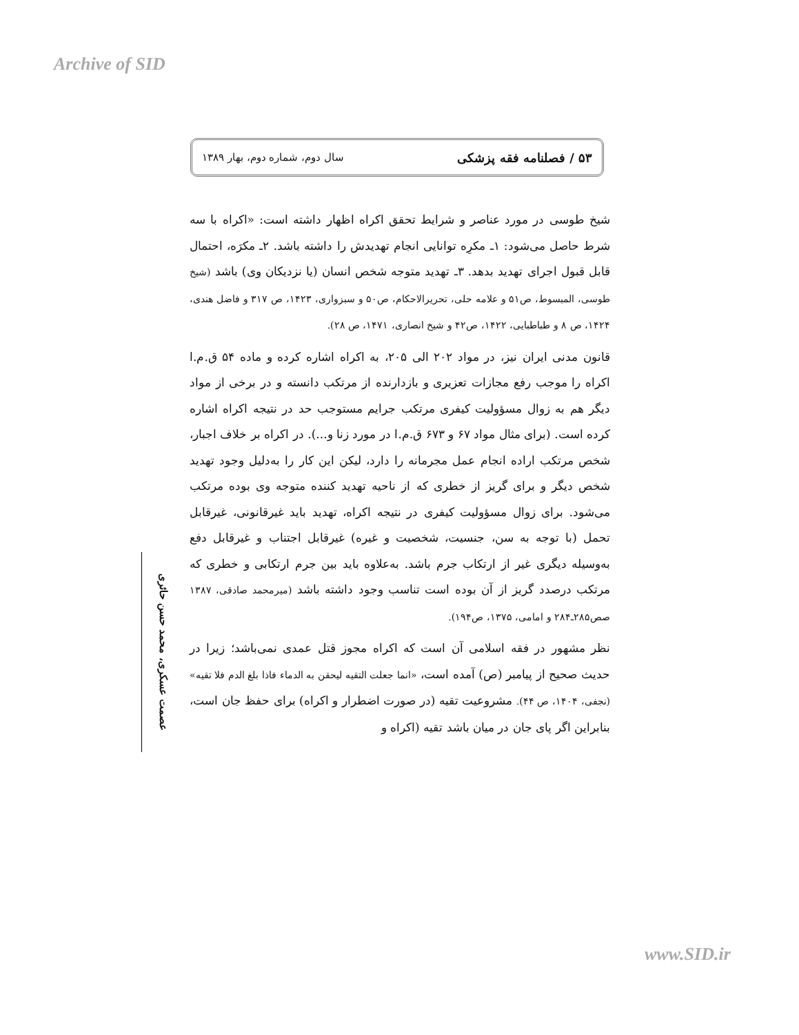Archive of SID
۵۳ / فصلنامه فقه پزشکی سال دوم، شماره دوم، بهار ۱۳۸۹
شیخ طوسی در مورد عناصر و شرایط تحقق اکراه اظهار داشته است: «اکراه با سه شرط حاصل می‌شود: ۱ـ مکرِه توانایی انجام تهدیدش را داشته باشد. ۲ـ مکرَه، احتمال قابل قبول اجرای تهدید بدهد. ۳ـ تهدید متوجه شخص انسان (یا نزدیکان وی) باشد (شیخ طوسی، المبسوط، ص۵۱ و علامه حلی، تحریرالاحکام، ص۵۰ و سبزواری، ۱۴۲۳، ص ۳۱۷ و فاضل هندی، ۱۴۲۴، ص ۸ و طباطبایی، ۱۴۲۲، ص۴۲ و شیخ انصاری، ۱۴۷۱، ص ۲۸).
قانون مدنی ایران نیز، در مواد ۲۰۲ الی ۲۰۵، به اکراه اشاره کرده و ماده ۵۴ ق.م.ا اکراه را موجب رفع مجازات تعزیری و بازدارنده از مرتکب دانسته و در برخی از مواد دیگر هم به زوال مسؤولیت کیفری مرتکب جرایم مستوجب حد در نتیجه اکراه اشاره کرده است. (برای مثال مواد ۶۷ و ۶۷۳ ق.م.ا در مورد زنا و...). در اکراه بر خلاف اجبار، شخص مرتکب اراده انجام عمل مجرمانه را دارد، لیکن این کار را به‌دلیل وجود تهدید شخص دیگر و برای گریز از خطری که از ناحیه تهدید کننده متوجه وی بوده مرتکب می‌شود. برای زوال مسؤولیت کیفری در نتیجه اکراه، تهدید باید غیرقانونی، غیرقابل تحمل (با توجه به سن، جنسیت، شخصیت و غیره) غیرقابل اجتناب و غیرقابل دفع به‌وسیله دیگری غیر از ارتکاب جرم باشد. به‌علاوه باید بین جرم ارتکابی و خطری که مرتکب درصدد گریز از آن بوده است تناسب وجود داشته باشد (میرمحمد صادقی، ۱۳۸۷ صص۲۸۵ـ۲۸۴ و امامی، ۱۳۷۵، ص۱۹۴).
نظر مشهور در فقه اسلامی آن است که اکراه مجوز قتل عمدی نمی‌باشد؛ زیرا در حدیث صحیح از پیامبر (ص) آمده است، «انما جعلت التقیه لیحقن به الدماء فاذا بلغ الدم فلا تقیه» (نجفی، ۱۴۰۴، ص ۴۴). مشروعیت تقیه (در صورت اضطرار و اکراه) برای حفظ جان است، بنابراین اگر پای جان در میان باشد تقیه (اکراه و
عصمت عسکری، محمد حسن حائری
www.SID.ir